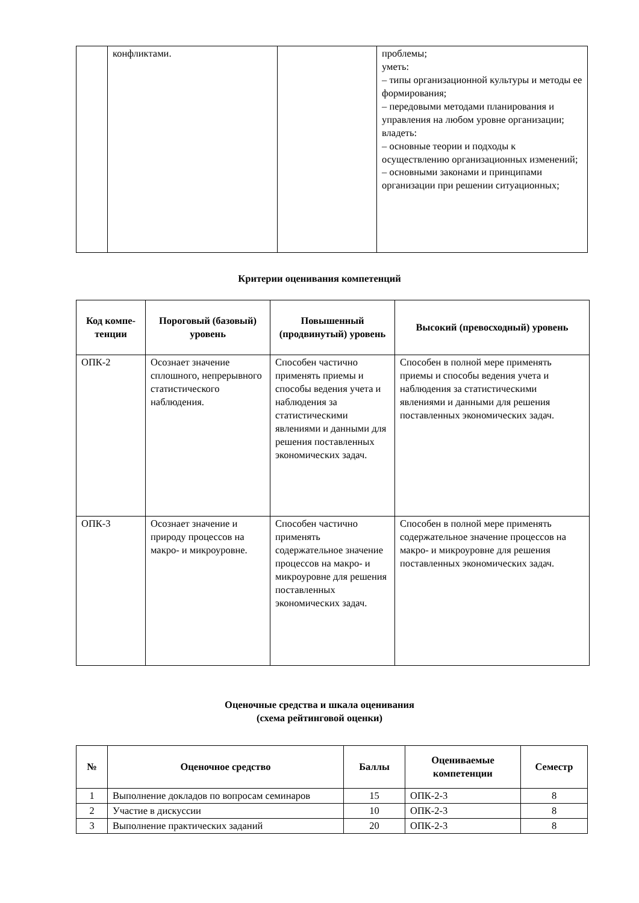| | конфликтами. | | проблемы; уметь: – типы организационной культуры и методы ее формирования; – передовыми методами планирования и управления на любом уровне организации; владеть: – основные теории и подходы к осуществлению организационных изменений; – основными законами и принципами организации при решении ситуационных; |
Критерии оценивания компетенций
| Код компе-тенции | Пороговый (базовый) уровень | Повышенный (продвинутый) уровень | Высокий (превосходный) уровень |
| --- | --- | --- | --- |
| ОПК-2 | Осознает значение сплошного, непрерывного статистического наблюдения. | Способен частично применять приемы и способы ведения учета и наблюдения за статистическими явлениями и данными для решения поставленных экономических задач. | Способен в полной мере применять приемы и способы ведения учета и наблюдения за статистическими явлениями и данными для решения поставленных экономических задач. |
| ОПК-3 | Осознает значение и природу процессов на макро- и микроуровне. | Способен частично применять содержательное значение процессов на макро- и микроуровне для решения поставленных экономических задач. | Способен в полной мере применять содержательное значение процессов на макро- и микроуровне для решения поставленных экономических задач. |
Оценочные средства и шкала оценивания
(схема рейтинговой оценки)
| № | Оценочное средство | Баллы | Оцениваемые компетенции | Семестр |
| --- | --- | --- | --- | --- |
| 1 | Выполнение докладов по вопросам семинаров | 15 | ОПК-2-3 | 8 |
| 2 | Участие в дискуссии | 10 | ОПК-2-3 | 8 |
| 3 | Выполнение практических заданий | 20 | ОПК-2-3 | 8 |